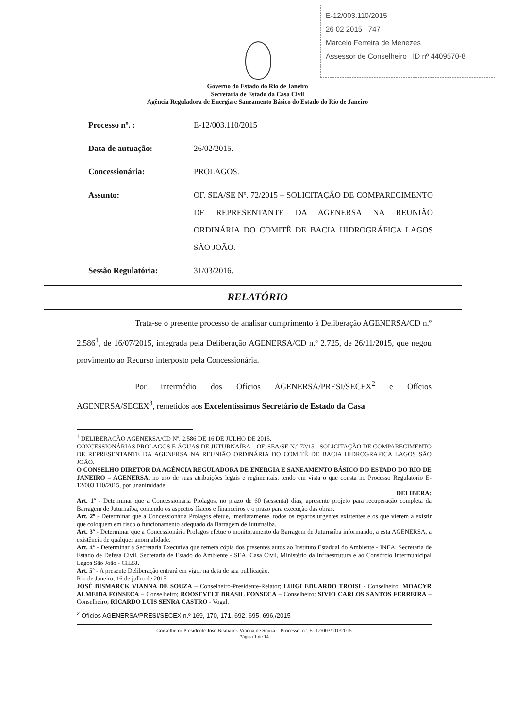E-12/003.110/2015
26 02 2015 747
Marcelo Ferreira de Menezes
Assessor de Conselheiro ID nº 4409570-8
Governo do Estado do Rio de Janeiro
Secretaria de Estado da Casa Civil
Agência Reguladora de Energia e Saneamento Básico do Estado do Rio de Janeiro
Processo nº. : E-12/003.110/2015
Data de autuação: 26/02/2015.
Concessionária: PROLAGOS.
Assunto: OF. SEA/SE Nº. 72/2015 – SOLICITAÇÃO DE COMPARECIMENTO DE REPRESENTANTE DA AGENERSA NA REUNIÃO ORDINÁRIA DO COMITÊ DE BACIA HIDROGRÁFICA LAGOS SÃO JOÃO.
Sessão Regulatória: 31/03/2016.
RELATÓRIO
Trata-se o presente processo de analisar cumprimento à Deliberação AGENERSA/CD n.º 2.586<sup>1</sup>, de 16/07/2015, integrada pela Deliberação AGENERSA/CD n.º 2.725, de 26/11/2015, que negou provimento ao Recurso interposto pela Concessionária.
Por intermédio dos Ofícios AGENERSA/PRESI/SECEX<sup>2</sup> e Ofícios AGENERSA/SECEX<sup>3</sup>, remetidos aos Excelentíssimos Secretário de Estado da Casa
<sup>1</sup> DELIBERAÇÃO AGENERSA/CD Nº. 2.586 DE 16 DE JULHO DE 2015.
CONCESSIONÁRIAS PROLAGOS E ÁGUAS DE JUTURNAÍBA – OF. SEA/SE N.º 72/15 - SOLICITAÇÃO DE COMPARECIMENTO DE REPRESENTANTE DA AGENERSA NA REUNIÃO ORDINÁRIA DO COMITÊ DE BACIA HIDROGRAFICA LAGOS SÃO JOÃO.
O CONSELHO DIRETOR DA AGÊNCIA REGULADORA DE ENERGIA E SANEAMENTO BÁSICO DO ESTADO DO RIO DE JANEIRO – AGENERSA, no uso de suas atribuições legais e regimentais, tendo em vista o que consta no Processo Regulatório E-12/003.110/2015, por unanimidade,
DELIBERA:
Art. 1º - Determinar que a Concessionária Prolagos, no prazo de 60 (sessenta) dias, apresente projeto para recuperação completa da Barragem de Juturnaíba, contendo os aspectos físicos e financeiros e o prazo para execução das obras.
Art. 2º - Determinar que a Concessionária Prolagos efetue, imediatamente, todos os reparos urgentes existentes e os que vierem a existir que coloquem em risco o funcionamento adequado da Barragem de Juturnaíba.
Art. 3º - Determinar que a Concessionária Prolagos efetue o monitoramento da Barragem de Juturnaíba informando, a esta AGENERSA, a existência de qualquer anormalidade.
Art. 4º - Determinar a Secretaria Executiva que remeta cópia dos presentes autos ao Instituto Estadual do Ambiente - INEA, Secretaria de Estado de Defesa Civil, Secretaria de Estado do Ambiente - SEA, Casa Civil, Ministério da Infraestrutura e ao Consórcio Intermunicipal Lagos São João - CILSJ.
Art. 5º - A presente Deliberação entrará em vigor na data de sua publicação.
Rio de Janeiro, 16 de julho de 2015.
JOSÉ BISMARCK VIANNA DE SOUZA – Conselheiro-Presidente-Relator; LUIGI EDUARDO TROISI - Conselheiro; MOACYR ALMEIDA FONSECA – Conselheiro; ROOSEVELT BRASIL FONSECA – Conselheiro; SIVIO CARLOS SANTOS FERREIRA – Conselheiro; RICARDO LUIS SENRA CASTRO - Vogal.
<sup>2</sup> Ofícios AGENERSA/PRESI/SECEX n.º 169, 170, 171, 692, 695, 696,/2015
Conselheiro Presidente José Bismarck Vianna de Souza – Processo. nº. E- 12/003/110/2015
Página 1 de 14